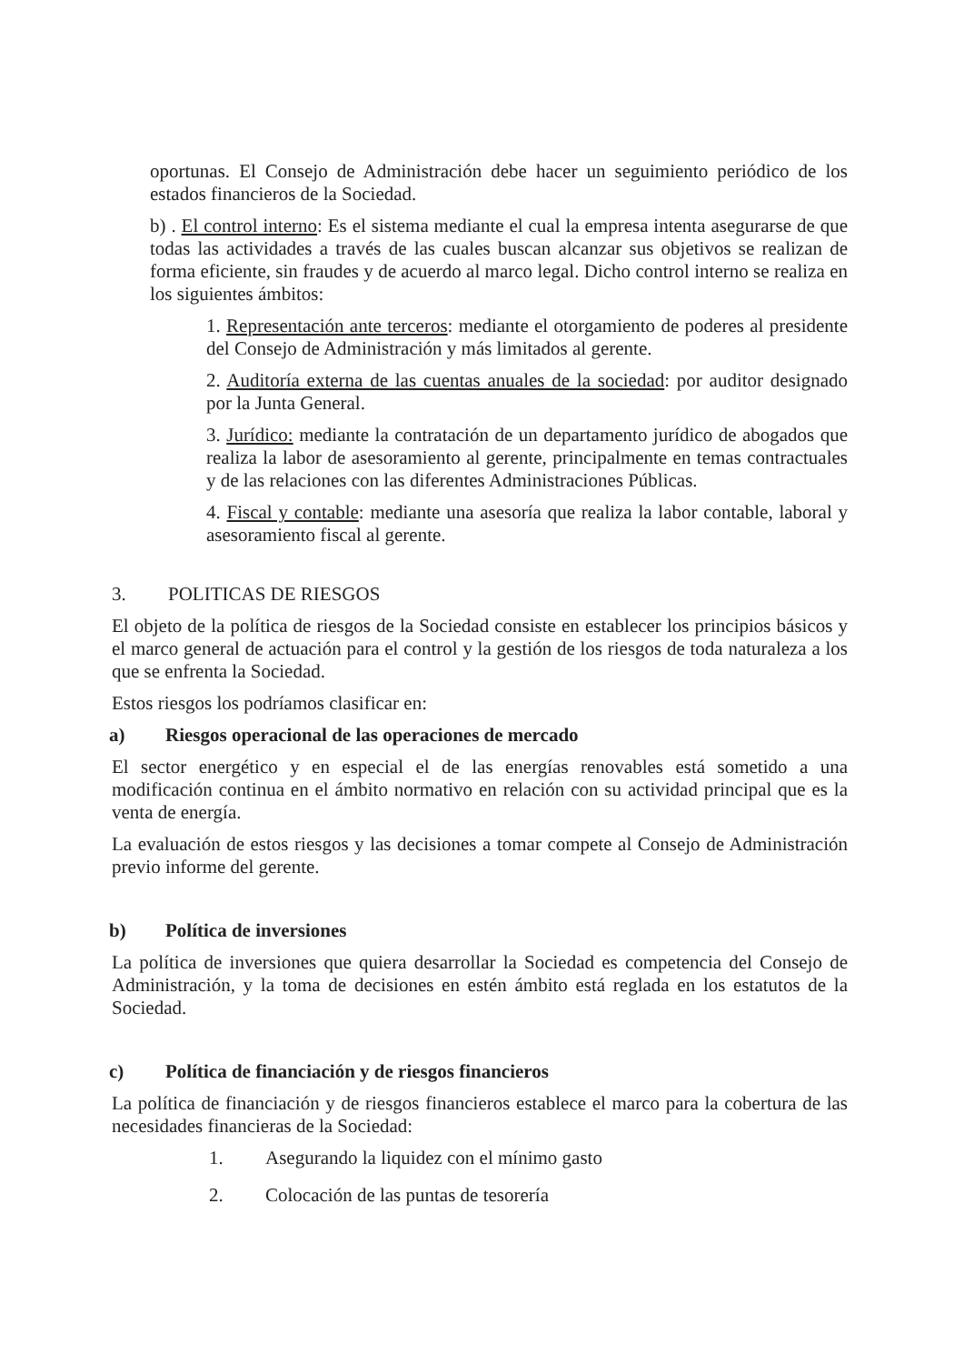oportunas. El Consejo de Administración debe hacer un seguimiento periódico de los estados financieros de la Sociedad.
b) . El control interno: Es el sistema mediante el cual la empresa intenta asegurarse de que todas las actividades a través de las cuales buscan alcanzar sus objetivos se realizan de forma eficiente, sin fraudes y de acuerdo al marco legal. Dicho control interno se realiza en los siguientes ámbitos:
1. Representación ante terceros: mediante el otorgamiento de poderes al presidente del Consejo de Administración y más limitados al gerente.
2. Auditoría externa de las cuentas anuales de la sociedad: por auditor designado por la Junta General.
3. Jurídico: mediante la contratación de un departamento jurídico de abogados que realiza la labor de asesoramiento al gerente, principalmente en temas contractuales y de las relaciones con las diferentes Administraciones Públicas.
4. Fiscal y contable: mediante una asesoría que realiza la labor contable, laboral y asesoramiento fiscal al gerente.
3. POLITICAS DE RIESGOS
El objeto de la política de riesgos de la Sociedad consiste en establecer los principios básicos y el marco general de actuación para el control y la gestión de los riesgos de toda naturaleza a los que se enfrenta la Sociedad.
Estos riesgos los podríamos clasificar en:
a) Riesgos operacional de las operaciones de mercado
El sector energético y en especial el de las energías renovables está sometido a una modificación continua en el ámbito normativo en relación con su actividad principal que es la venta de energía.
La evaluación de estos riesgos y las decisiones a tomar compete al Consejo de Administración previo informe del gerente.
b) Política de inversiones
La política de inversiones que quiera desarrollar la Sociedad es competencia del Consejo de Administración, y la toma de decisiones en estén ámbito está reglada en los estatutos de la Sociedad.
c) Política de financiación y de riesgos financieros
La política de financiación y de riesgos financieros establece el marco para la cobertura de las necesidades financieras de la Sociedad:
1. Asegurando la liquidez con el mínimo gasto
2. Colocación de las puntas de tesorería